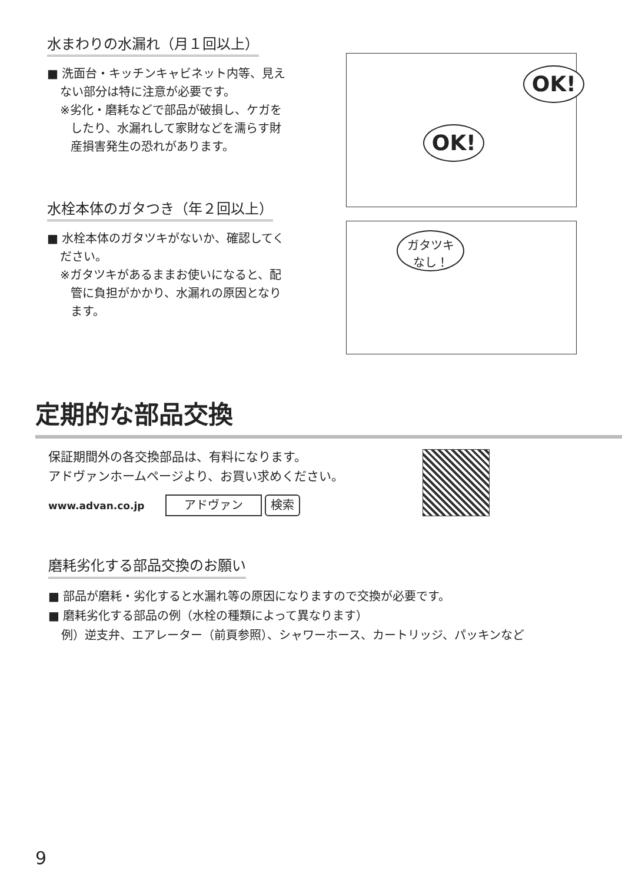水まわりの水漏れ（月１回以上）
■ 洗面台・キッチンキャビネット内等、見え
ない部分は特に注意が必要です。
※劣化・磨耗などで部品が破損し、ケガを
したり、水漏れして家財などを濡らす財
産損害発生の恐れがあります。
OK!
OK!
水栓本体のガタつき（年２回以上）
■ 水栓本体のガタツキがないか、確認してく
ださい。
※ガタツキがあるままお使いになると、配
管に負担がかかり、水漏れの原因となり
ます。
ガタツキ
なし！
定期的な部品交換
保証期間外の各交換部品は、有料になります。
アドヴァンホームページより、お買い求めください。
www.advan.co.jp アドヴァン 検索
磨耗劣化する部品交換のお願い
■ 部品が磨耗・劣化すると水漏れ等の原因になりますので交換が必要です。
■ 磨耗劣化する部品の例（水栓の種類によって異なります）
例）逆支弁、エアレーター（前頁参照）、シャワーホース、カートリッジ、パッキンなど
9